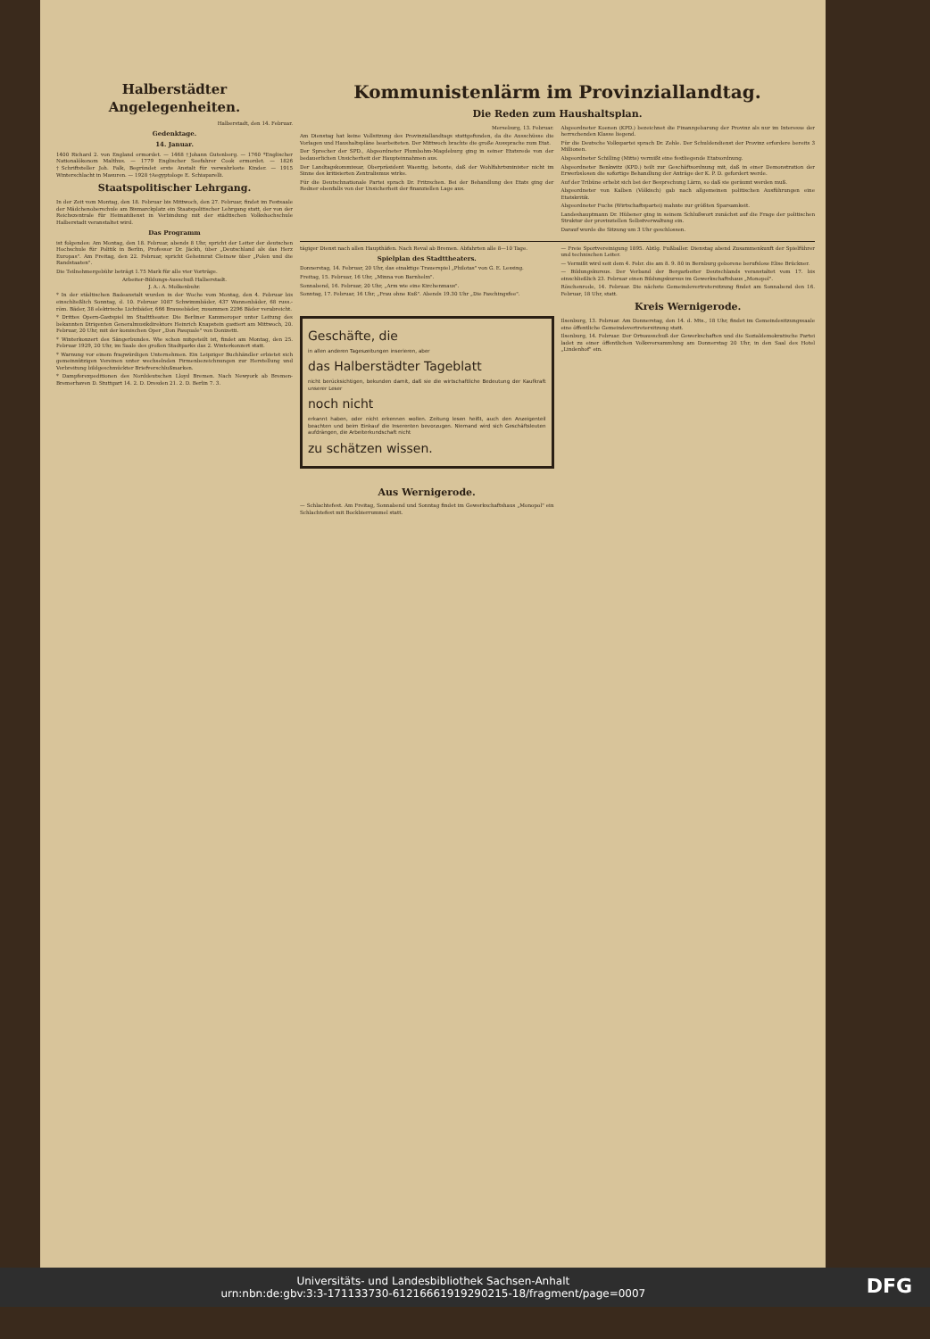Halberstädter Angelegenheiten.
Halberstadt, den 14. Februar.
Gedenktage.
14. Januar.
1400 Richard 2. von England ermordet. — 1468 †Johann Gutenberg. — 1760 *Englischer Nationalökonom Malthus. — 1779 Englischer Seefahrer Cook ermordet. — 1826 †Schriftsteller Joh. Falk, Begründet erste Anstalt für verwahrloste Kinder. — 1915 Winterschlacht in Masuren. — 1928 †Aegyptologe E. Schiaparelli.
Staatspolitischer Lehrgang.
In der Zeit vom Montag, den 18. Februar bis Mittwoch, den 27. Februar, findet im Festsaale der Mädchenoberschule am Bismarckplatz ein Staatspolitischer Lehrgang statt, der von der Reichszentrale für Heimatdienst in Verbindung mit der städtischen Volkshochschule Halberstadt veranstaltet wird.
Das Programm
ist folgendes: Am Montag, den 18. Februar, abends 8 Uhr, spricht der Leiter der deutschen Hochschule für Politik in Berlin, Professor Dr. Jäckh, über „Deutschland als das Herz Europas". Am Freitag, den 22. Februar, spricht Geheimrat Cleinow über „Polen und die Randstaaten".
Die Teilnehmergebühr beträgt 1.75 Mark für alle vier Vorträge.
Arbeiter-Bildungs-Ausschuß Halberstadt.
J. A.: A. Molkenbuhr.
* In der städtischen Badeanstalt wurden in der Woche vom Montag, den 4. Februar bis einschließlich Sonntag, d. 10. Februar 1087 Schwimmbäder, 437 Wannenbäder, 68 russ.-röm. Bäder, 38 elektrische Lichtbäder, 666 Brausebäder, zusammen 2296 Bäder verabreicht.
* Drittes Opern-Gastspiel im Stadttheater. Die Berliner Kammeroper unter Leitung des bekannten Dirigenten Generalmusikdirektors Heinrich Knapstein gastiert am Mittwoch, 20. Februar, 20 Uhr, mit der komischen Oper „Don Pasquale" von Donizetti.
* Winterkonzert des Sängerbundes. Wie schon mitgeteilt ist, findet am Montag, den 25. Februar 1929, 20 Uhr, im Saale des großen Stadtparks das 2. Winterkonzert statt.
* Warnung vor einem fragwürdigen Unternehmen. Ein Leipziger Buchhändler erbietet sich gemeinnützigen Vereinen unter wechselnden Firmenbezeichnungen zur Herstellung und Verbreitung bildgeschmückter Briefverschlußmarken.
* Dampferexpeditionen des Norddeutschen Lloyd Bremen. Nach Newyork ab Bremen-Bremerhaven D. Stuttgart 14. 2. D. Dresden 21. 2. D. Berlin 7. 3.
Kommunistenlärm im Provinziallandtag.
Die Reden zum Haushaltsplan.
Merseburg, 13. Februar.
Am Dienstag hat keine Vollsitzung des Provinziallandtags stattgefunden, da die Ausschüsse die Vorlagen und Haushaltspläne bearbeiteten. Der Mittwoch brachte die große Aussprache zum Etat.
Der Sprecher der SPD., Abgeordneter Plumbohm-Magdeburg ging in seiner Etatsrede von der bedauerlichen Unsicherheit der Haupteinnahmen aus.
Der Landtagskommissar, Oberpräsident Waentig, betonte, daß der Wohlfahrtsminister nicht im Sinne des kritisierten Zentralismus wirke.
Für die Deutschnationale Partei sprach Dr. Fritzschen. Bei der Behandlung des Etats ging der Redner ebenfalls von der Unsicherheit der finanziellen Lage aus.
Abgeordneter Koenen (KPD.) bezeichnet die Finanzgebarung der Provinz als nur im Interesse der herrschenden Klasse liegend.
Für die Deutsche Volkspartei sprach Dr. Zehle. Der Schuldendienst der Provinz erfordere bereits 3 Millionen.
Abgeordneter Schilling (Mitte) vermißt eine festliegende Etatsordnung.
Abgeordneter Benkwitz (KPD.) teilt zur Geschäftsordnung mit, daß in einer Demonstration der Erwerbslosen die sofortige Behandlung der Anträge der K. P. D. gefordert werde.
Auf der Tribüne erhebt sich bei der Besprechung Lärm, so daß sie geräumt werden muß.
Abgeordneter von Kalben (Völkisch) gab nach allgemeinen politischen Ausführungen eine Etatskritik.
Abgeordneter Fuchs (Wirtschaftspartei) mahnte zur größten Sparsamkeit.
Landeshauptmann Dr. Hübener ging in seinem Schlußwort zunächst auf die Frage der politischen Struktur der provinziellen Selbstverwaltung ein.
Darauf wurde die Sitzung um 3 Uhr geschlossen.
tägiger Dienst nach allen Haupthäfen. Nach Reval ab Bremen. Abfahrten alle 8—10 Tage.
Spielplan des Stadttheaters.
Donnerstag, 14. Februar, 20 Uhr, das einaktige Trauerspiel „Philotas" von G. E. Lessing.
Freitag, 15. Februar, 16 Uhr, „Minna von Barnhelm".
Sonnabend, 16. Februar, 20 Uhr, „Arm wie eine Kirchenmaus".
Sonntag, 17. Februar, 16 Uhr, „Frau ohne Kuß". Abends 19.30 Uhr „Die Faschingsfee".
Geschäfte, die
in allen anderen Tageszeitungen inserieren, aber
das Halberstädter Tageblatt
nicht berücksichtigen, bekunden damit, daß sie die wirtschaftliche Bedeutung der Kaufkraft unserer Leser
noch nicht
erkannt haben, oder nicht erkennen wollen. Zeitung lesen heißt, auch den Anzeigenteil beachten und beim Einkauf die Inserenten bevorzugen. Niemand wird sich Geschäftsleuten aufdrängen, die Arbeiterkundschaft nicht
zu schätzen wissen.
Aus Wernigerode.
— Schlachtefest. Am Freitag, Sonnabend und Sonntag findet im Gewerkschaftshaus „Monopol" ein Schlachtefest mit Bockbierrummel statt.
— Freie Sportvereinigung 1895. Abtlg. Fußballer. Dienstag abend Zusammenkunft der Spielführer und technischen Leiter.
— Vermißt wird seit dem 4. Febr. die am 8. 9. 80 in Bernburg geborene berufslose Elise Brückner.
— Bildungskursus. Der Verband der Bergarbeiter Deutschlands veranstaltet vom 17. bis einschließlich 23. Februar einen Bildungskursus im Gewerkschaftshaus „Monopol".
Röschenrode, 14. Februar. Die nächste Gemeindevertretersitzung findet am Sonnabend den 16. Februar, 18 Uhr, statt.
Kreis Wernigerode.
Ilsenburg, 13. Februar. Am Donnerstag, den 14. d. Mts., 18 Uhr, findet im Gemeindesitzungssaale eine öffentliche Gemeindevertretersitzung statt.
Ilsenburg, 14. Februar. Der Ortsausschuß der Gewerkschaften und die Sozialdemokratische Partei ladet zu einer öffentlichen Volksversammlung am Donnerstag 20 Uhr, in den Saal des Hotel „Lindenhof" ein.
DFG Universitäts- und Landesbibliothek Sachsen-Anhalt
urn:nbn:de:gbv:3:3-171133730-612166619192902​15-18/fragment/page=0007